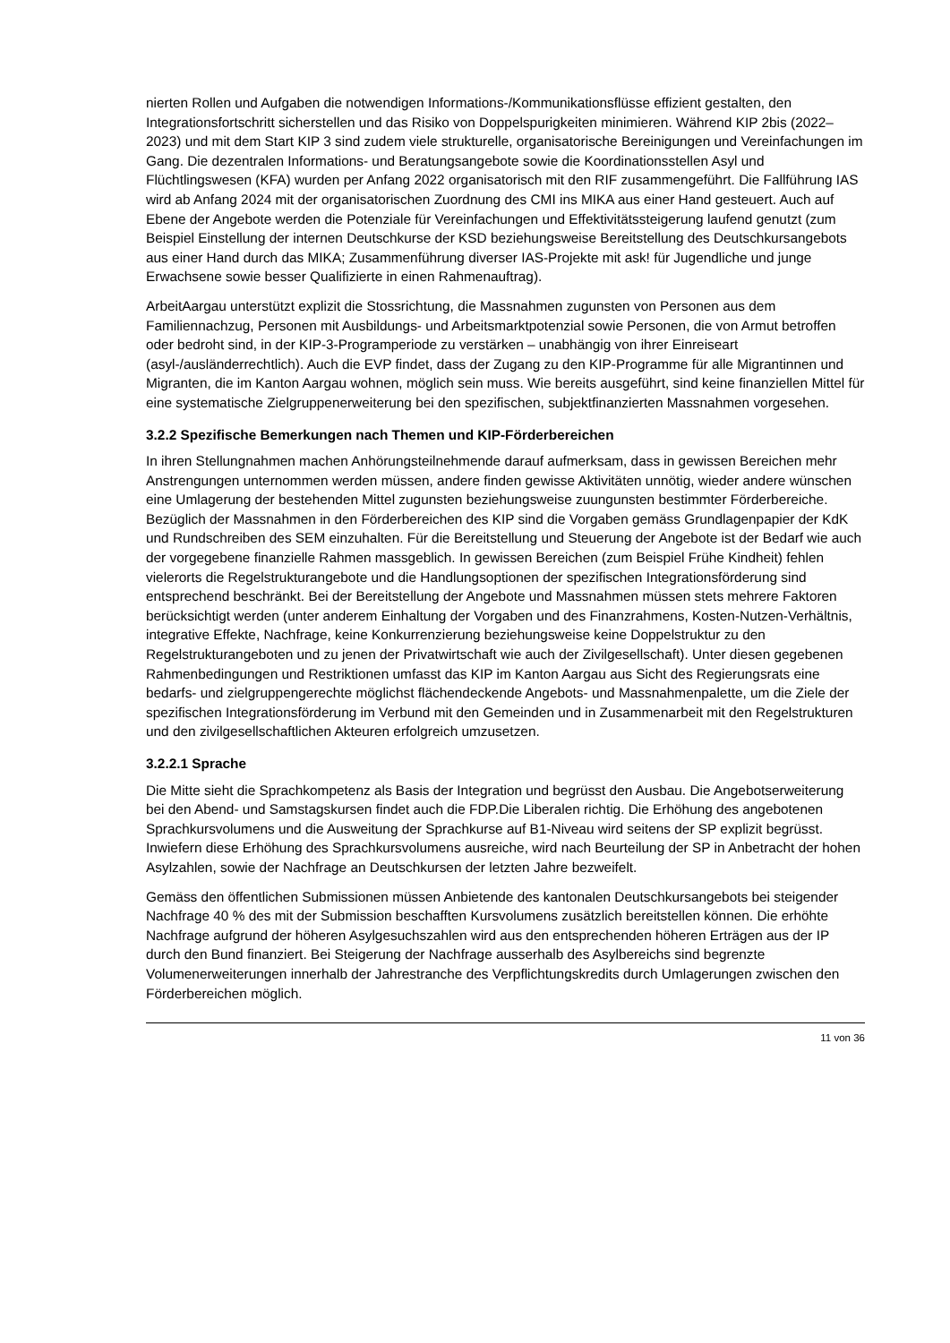nierten Rollen und Aufgaben die notwendigen Informations-/Kommunikationsflüsse effizient gestalten, den Integrationsfortschritt sicherstellen und das Risiko von Doppelspurigkeiten minimieren. Während KIP 2bis (2022–2023) und mit dem Start KIP 3 sind zudem viele strukturelle, organisatorische Bereinigungen und Vereinfachungen im Gang. Die dezentralen Informations- und Beratungsangebote sowie die Koordinationsstellen Asyl und Flüchtlingswesen (KFA) wurden per Anfang 2022 organisatorisch mit den RIF zusammengeführt. Die Fallführung IAS wird ab Anfang 2024 mit der organisatorischen Zuordnung des CMI ins MIKA aus einer Hand gesteuert. Auch auf Ebene der Angebote werden die Potenziale für Vereinfachungen und Effektivitätssteigerung laufend genutzt (zum Beispiel Einstellung der internen Deutschkurse der KSD beziehungsweise Bereitstellung des Deutschkursangebots aus einer Hand durch das MIKA; Zusammenführung diverser IAS-Projekte mit ask! für Jugendliche und junge Erwachsene sowie besser Qualifizierte in einen Rahmenauftrag).
ArbeitAargau unterstützt explizit die Stossrichtung, die Massnahmen zugunsten von Personen aus dem Familiennachzug, Personen mit Ausbildungs- und Arbeitsmarktpotenzial sowie Personen, die von Armut betroffen oder bedroht sind, in der KIP-3-Programperiode zu verstärken – unabhängig von ihrer Einreiseart (asyl-/ausländerrechtlich). Auch die EVP findet, dass der Zugang zu den KIP-Programme für alle Migrantinnen und Migranten, die im Kanton Aargau wohnen, möglich sein muss. Wie bereits ausgeführt, sind keine finanziellen Mittel für eine systematische Zielgruppenerweiterung bei den spezifischen, subjektfinanzierten Massnahmen vorgesehen.
3.2.2 Spezifische Bemerkungen nach Themen und KIP-Förderbereichen
In ihren Stellungnahmen machen Anhörungsteilnehmende darauf aufmerksam, dass in gewissen Bereichen mehr Anstrengungen unternommen werden müssen, andere finden gewisse Aktivitäten unnötig, wieder andere wünschen eine Umlagerung der bestehenden Mittel zugunsten beziehungsweise zuungunsten bestimmter Förderbereiche. Bezüglich der Massnahmen in den Förderbereichen des KIP sind die Vorgaben gemäss Grundlagenpapier der KdK und Rundschreiben des SEM einzuhalten. Für die Bereitstellung und Steuerung der Angebote ist der Bedarf wie auch der vorgegebene finanzielle Rahmen massgeblich. In gewissen Bereichen (zum Beispiel Frühe Kindheit) fehlen vielerorts die Regelstrukturangebote und die Handlungsoptionen der spezifischen Integrationsförderung sind entsprechend beschränkt. Bei der Bereitstellung der Angebote und Massnahmen müssen stets mehrere Faktoren berücksichtigt werden (unter anderem Einhaltung der Vorgaben und des Finanzrahmens, Kosten-Nutzen-Verhältnis, integrative Effekte, Nachfrage, keine Konkurrenzierung beziehungsweise keine Doppelstruktur zu den Regelstrukturangeboten und zu jenen der Privatwirtschaft wie auch der Zivilgesellschaft). Unter diesen gegebenen Rahmenbedingungen und Restriktionen umfasst das KIP im Kanton Aargau aus Sicht des Regierungsrats eine bedarfs- und zielgruppengerechte möglichst flächendeckende Angebots- und Massnahmenpalette, um die Ziele der spezifischen Integrationsförderung im Verbund mit den Gemeinden und in Zusammenarbeit mit den Regelstrukturen und den zivilgesellschaftlichen Akteuren erfolgreich umzusetzen.
3.2.2.1 Sprache
Die Mitte sieht die Sprachkompetenz als Basis der Integration und begrüsst den Ausbau. Die Angebotserweiterung bei den Abend- und Samstagskursen findet auch die FDP.Die Liberalen richtig. Die Erhöhung des angebotenen Sprachkursvolumens und die Ausweitung der Sprachkurse auf B1-Niveau wird seitens der SP explizit begrüsst. Inwiefern diese Erhöhung des Sprachkursvolumens ausreiche, wird nach Beurteilung der SP in Anbetracht der hohen Asylzahlen, sowie der Nachfrage an Deutschkursen der letzten Jahre bezweifelt.
Gemäss den öffentlichen Submissionen müssen Anbietende des kantonalen Deutschkursangebots bei steigender Nachfrage 40 % des mit der Submission beschafften Kursvolumens zusätzlich bereitstellen können. Die erhöhte Nachfrage aufgrund der höheren Asylgesuchszahlen wird aus den entsprechenden höheren Erträgen aus der IP durch den Bund finanziert. Bei Steigerung der Nachfrage ausserhalb des Asylbereichs sind begrenzte Volumenerweiterungen innerhalb der Jahrestranche des Verpflichtungskredits durch Umlagerungen zwischen den Förderbereichen möglich.
11 von 36